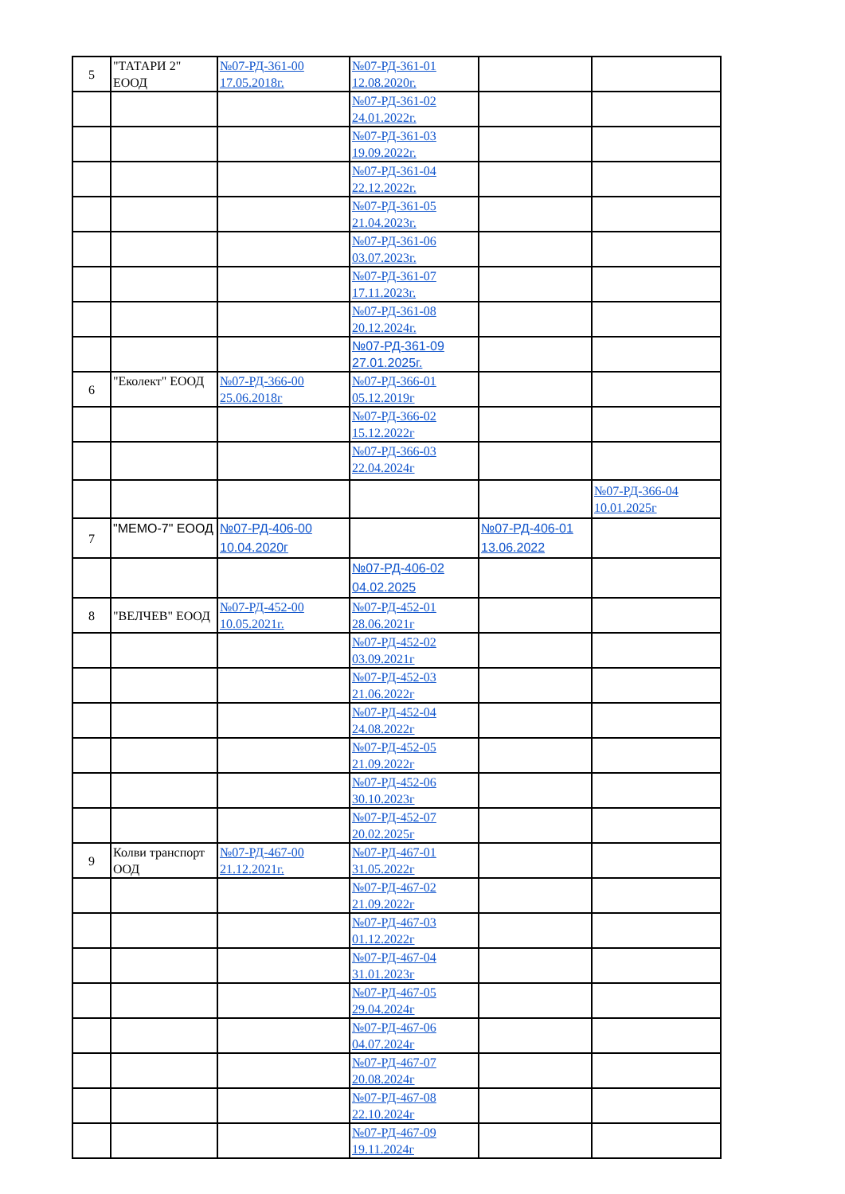| 5 | "ТАТАРИ 2" ЕООД | №07-РД-361-00 17.05.2018г. | №07-РД-361-01 12.08.2020г. | | |
| | | | №07-РД-361-02 24.01.2022г. | | |
| | | | №07-РД-361-03 19.09.2022г. | | |
| | | | №07-РД-361-04 22.12.2022г. | | |
| | | | №07-РД-361-05 21.04.2023г. | | |
| | | | №07-РД-361-06 03.07.2023г. | | |
| | | | №07-РД-361-07 17.11.2023г. | | |
| | | | №07-РД-361-08 20.12.2024г. | | |
| | | | №07-РД-361-09 27.01.2025г. | | |
| 6 | "Еколект" ЕООД | №07-РД-366-00 25.06.2018г | №07-РД-366-01 05.12.2019г | | |
| | | | №07-РД-366-02 15.12.2022г | | |
| | | | №07-РД-366-03 22.04.2024г | | |
| | | | | | №07-РД-366-04 10.01.2025г |
| 7 | "МЕМО-7" ЕООД | №07-РД-406-00 10.04.2020г | | №07-РД-406-01 13.06.2022 | |
| | | | №07-РД-406-02 04.02.2025 | | |
| 8 | "ВЕЛЧЕВ" ЕООД | №07-РД-452-00 10.05.2021г. | №07-РД-452-01 28.06.2021г | | |
| | | | №07-РД-452-02 03.09.2021г | | |
| | | | №07-РД-452-03 21.06.2022г | | |
| | | | №07-РД-452-04 24.08.2022г | | |
| | | | №07-РД-452-05 21.09.2022г | | |
| | | | №07-РД-452-06 30.10.2023г | | |
| | | | №07-РД-452-07 20.02.2025г | | |
| 9 | Колви транспорт ООД | №07-РД-467-00 21.12.2021г. | №07-РД-467-01 31.05.2022г | | |
| | | | №07-РД-467-02 21.09.2022г | | |
| | | | №07-РД-467-03 01.12.2022г | | |
| | | | №07-РД-467-04 31.01.2023г | | |
| | | | №07-РД-467-05 29.04.2024г | | |
| | | | №07-РД-467-06 04.07.2024г | | |
| | | | №07-РД-467-07 20.08.2024г | | |
| | | | №07-РД-467-08 22.10.2024г | | |
| | | | №07-РД-467-09 19.11.2024г | | |